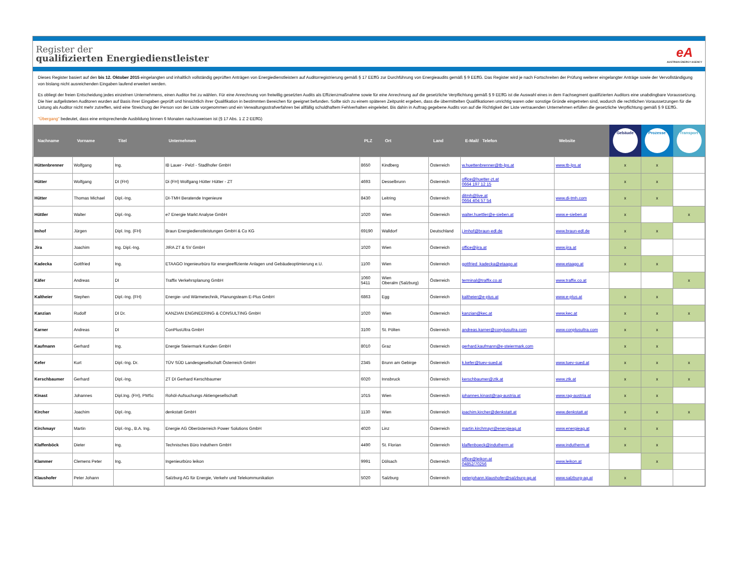Register der
qualifizierten Energiedienstleister
eA
AUSTRIAN ENERGY AGENCY
Dieses Register basiert auf den bis 12. Oktober 2015 eingelangten und inhaltlich vollständig geprüften Anträgen von Energiedienstleistern auf Auditorregistrierung gemäß § 17 EEffG zur Durchführung von Energieaudits gemäß § 9 EEffG. Das Register wird je nach Fortschreiten der Prüfung weiterer eingelangter Anträge sowie der Vervollständigung von bislang nicht ausreichenden Eingaben laufend erweitert werden.
Es obliegt der freien Entscheidung jedes einzelnen Unternehmens, einen Auditor frei zu wählen. Für eine Anrechnung von freiwillig gesetzten Audits als Effizienzmaßnahme sowie für eine Anrechnung auf die gesetzliche Verpflichtung gemäß § 9 EEffG ist die Auswahl eines in dem Fachsegment qualifizierten Auditors eine unabdingbare Voraussetzung. Die hier aufgelisteten Auditoren wurden auf Basis ihrer Eingaben geprüft und hinsichtlich ihrer Qualifikation in bestimmten Bereichen für geeignet befunden. Sollte sich zu einem späteren Zeitpunkt ergeben, dass die übermittelten Qualifikationen unrichtig waren oder sonstige Gründe eingetreten sind, wodurch die rechtlichen Voraussetzungen für die Listung als Auditor nicht mehr zutreffen, wird eine Streichung der Person von der Liste vorgenommen und ein Verwaltungsstrafverfahren bei allfällig schuldhaftem Fehlverhalten eingeleitet. Bis dahin in Auftrag gegebene Audits von auf die Richtigkeit der Liste vertrauenden Unternehmen erfüllen die gesetzliche Verpflichtung gemäß § 9 EEffG.
"Übergang" bedeutet, dass eine entsprechende Ausbildung binnen 6 Monaten nachzuweisen ist (§ 17 Abs. 1 Z 2 EEffG)
| Nachname | Vorname | Titel | Unternehmen | PLZ | Ort | Land | E-Mail/ Telefon | Website | Gebäude | Prozesse | Transport |
| --- | --- | --- | --- | --- | --- | --- | --- | --- | --- | --- | --- |
| Hüttenbrenner | Wolfgang | Ing. | IB Lauer - Pelzl - Stadlhofer GmbH | 8650 | Kindberg | Österreich | w.huettenbrenner@tb-lps.at | www.tb-lps.at | x | x | |
| Hütter | Wolfgang | DI (FH) | Di (FH) Wolfgang Hütter Hütter - ZT | 4693 | Desselbrunn | Österreich | office@huetter-zt.at 0664 197 12 15 | | x | x | |
| Hütter | Thomas Michael | Dipl.-Ing. | DI-TMH Beratende Ingenieure | 8430 | Leitring | Österreich | ditmh@live.at 0664 404 57 54 | www.di-tmh.com | x | x | |
| Hüttler | Walter | Dipl.-Ing. | e7 Energie Markt Analyse GmbH | 1020 | Wien | Österreich | walter.huettler@e-sieben.at | www.e-sieben.at | x | | x |
| Imhof | Jürgen | Dipl. Ing. (FH) | Braun Energiedienstleistungen GmbH & Co KG | 69190 | Walldorf | Deutschland | j.imhof@braun-edl.de | www.braun-edl.de | x | x | |
| Jira | Joachim | Ing. Dipl.-Ing. | JIRA ZT & SV GmbH | 1020 | Wien | Österreich | office@jira.at | www.jira.at | x | | |
| Kadecka | Gottfried | Ing. | ETAAGO Ingenieurbüro für energieeffiziente Anlagen und Gebäudeoptimierung e.U. | 1100 | Wien | Österreich | gottfried_kadecka@etaago.at | www.etaago.at | x | x | |
| Käfer | Andreas | DI | Traffix Verkehrsplanung GmbH | 1060 5411 | Wien Oberalm (Salzburg) | Österreich | terminal@traffix.co.at | www.traffix.co.at | | | x |
| Kaltheier | Stephen | Dipl.-Ing. (FH) | Energie- und Wärmetechnik, Planungsteam E-Plus GmbH | 6863 | Egg | Österreich | kaltheier@e-plus.at | www.e-plus.at | x | x | |
| Kanzian | Rudolf | DI Dr. | KANZIAN ENGINEERING & CONSULTING GmbH | 1020 | Wien | Österreich | kanzian@kec.at | www.kec.at | x | x | x |
| Karner | Andreas | DI | ConPlusUltra GmbH | 3100 | St. Pölten | Österreich | andreas.karner@conplusultra.com | www.conplusultra.com | x | x | |
| Kaufmann | Gerhard | Ing. | Energie Steiermark Kunden GmbH | 8010 | Graz | Österreich | gerhard.kaufmann@e-steiermark.com | | x | x | |
| Kefer | Kurt | Dipl.-Ing. Dr. | TÜV SÜD Landesgesellschaft Österreich GmbH | 2345 | Brunn am Gebirge | Österreich | k.kefer@tuev-sued.at | www.tuev-sued.at | x | x | x |
| Kerschbaumer | Gerhard | Dipl.-Ing. | ZT DI Gerhard Kerschbaumer | 6020 | Innsbruck | Österreich | kerschbaumer@ztk.at | www.ztk.at | x | x | x |
| Kinast | Johannes | Dipl.Ing. (FH), PMSc | Rohöl-Aufsuchungs Aktiengesellschaft | 1015 | Wien | Österreich | johannes.kinast@rag-austria.at | www.rag-austria.at | x | x | |
| Kircher | Joachim | Dipl.-Ing. | denkstatt GmbH | 1130 | Wien | Österreich | joachim.kircher@denkstatt.at | www.denkstatt.at | x | x | x |
| Kirchmayr | Martin | Dipl.-Ing., B.A. Ing. | Energie AG Oberösterreich Power Solutions GmbH | 4020 | Linz | Österreich | martin.kirchmayr@energieag.at | www.energieag.at | x | x | |
| Klaffenböck | Dieter | Ing. | Technisches Büro Induthern GmbH | 4490 | St. Florian | Österreich | klaffenboeck@indutherm.at | www.indutherm.at | x | x | |
| Klammer | Clemens Peter | Ing. | Ingenieurbüro leikon | 9991 | Dölsach | Österreich | office@leikon.at 04852/70256 | www.leikon.at | | x | |
| Klaushofer | Peter Johann | | Salzburg AG für Energie, Verkehr und Telekommunikation | 5020 | Salzburg | Österreich | peterjohann.klaushofer@salzburg-ag.at | www.salzburg-ag.at | x | | |